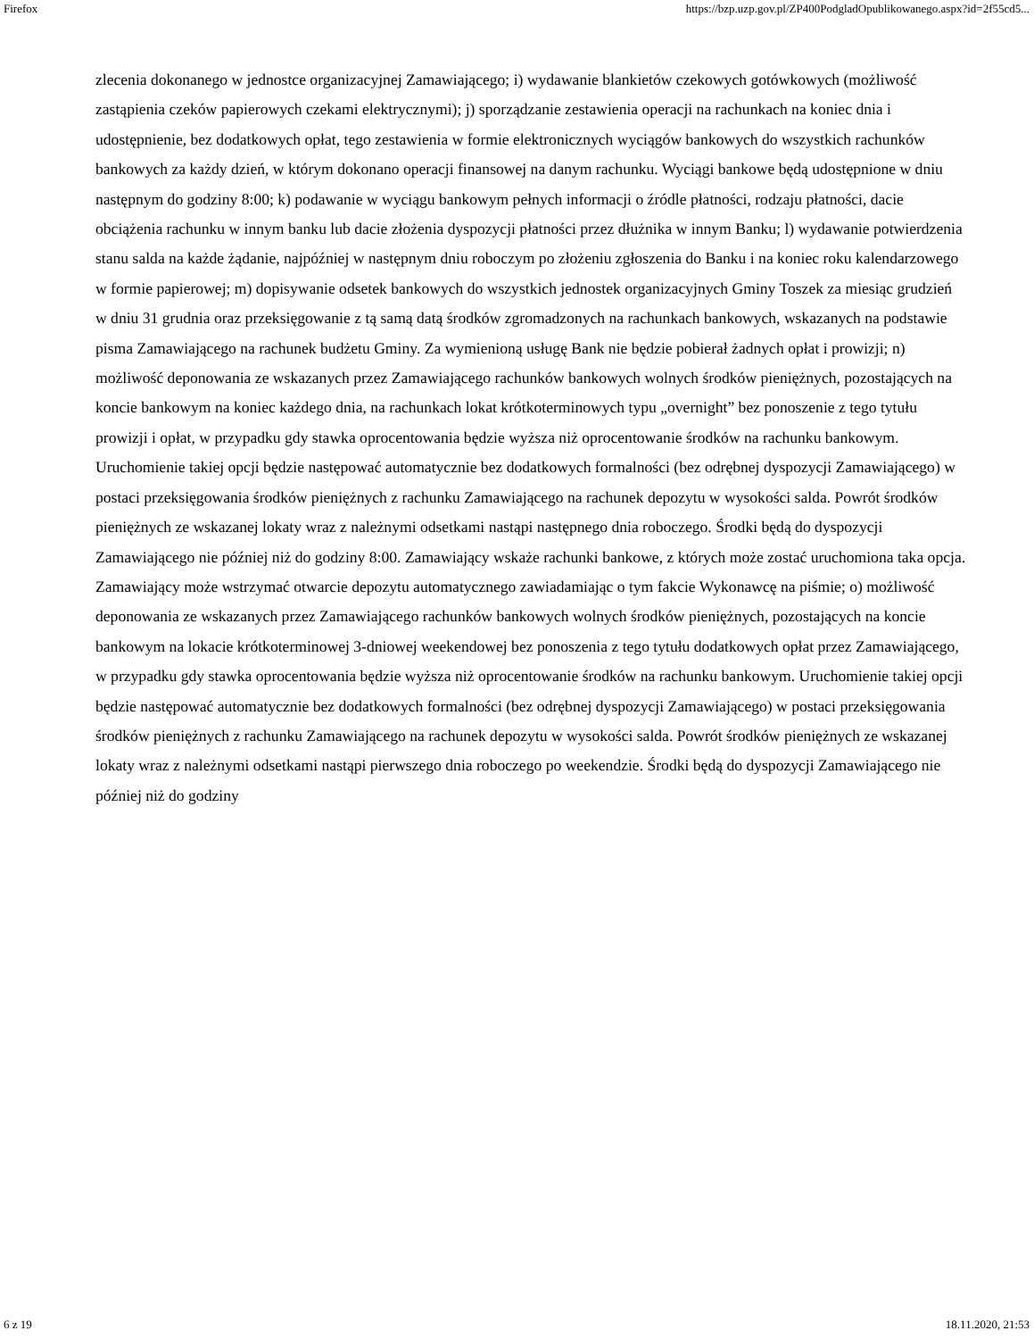Firefox https://bzp.uzp.gov.pl/ZP400PodgladOpublikowanego.aspx?id=2f55cd5...
zlecenia dokonanego w jednostce organizacyjnej Zamawiającego; i) wydawanie blankietów czekowych gotówkowych (możliwość zastąpienia czeków papierowych czekami elektrycznymi); j) sporządzanie zestawienia operacji na rachunkach na koniec dnia i udostępnienie, bez dodatkowych opłat, tego zestawienia w formie elektronicznych wyciągów bankowych do wszystkich rachunków bankowych za każdy dzień, w którym dokonano operacji finansowej na danym rachunku. Wyciągi bankowe będą udostępnione w dniu następnym do godziny 8:00; k) podawanie w wyciągu bankowym pełnych informacji o źródle płatności, rodzaju płatności, dacie obciążenia rachunku w innym banku lub dacie złożenia dyspozycji płatności przez dłużnika w innym Banku; l) wydawanie potwierdzenia stanu salda na każde żądanie, najpóźniej w następnym dniu roboczym po złożeniu zgłoszenia do Banku i na koniec roku kalendarzowego w formie papierowej; m) dopisywanie odsetek bankowych do wszystkich jednostek organizacyjnych Gminy Toszek za miesiąc grudzień w dniu 31 grudnia oraz przeksięgowanie z tą samą datą środków zgromadzonych na rachunkach bankowych, wskazanych na podstawie pisma Zamawiającego na rachunek budżetu Gminy. Za wymienioną usługę Bank nie będzie pobierał żadnych opłat i prowizji; n) możliwość deponowania ze wskazanych przez Zamawiającego rachunków bankowych wolnych środków pieniężnych, pozostających na koncie bankowym na koniec każdego dnia, na rachunkach lokat krótkoterminowych typu „overnight” bez ponoszenie z tego tytułu prowizji i opłat, w przypadku gdy stawka oprocentowania będzie wyższa niż oprocentowanie środków na rachunku bankowym. Uruchomienie takiej opcji będzie następować automatycznie bez dodatkowych formalności (bez odrębnej dyspozycji Zamawiającego) w postaci przeksięgowania środków pieniężnych z rachunku Zamawiającego na rachunek depozytu w wysokości salda. Powrót środków pieniężnych ze wskazanej lokaty wraz z należnymi odsetkami nastąpi następnego dnia roboczego. Środki będą do dyspozycji Zamawiającego nie później niż do godziny 8:00. Zamawiający wskaże rachunki bankowe, z których może zostać uruchomiona taka opcja. Zamawiający może wstrzymać otwarcie depozytu automatycznego zawiadamiając o tym fakcie Wykonawcę na piśmie; o) możliwość deponowania ze wskazanych przez Zamawiającego rachunków bankowych wolnych środków pieniężnych, pozostających na koncie bankowym na lokacie krótkoterminowej 3-dniowej weekendowej bez ponoszenia z tego tytułu dodatkowych opłat przez Zamawiającego, w przypadku gdy stawka oprocentowania będzie wyższa niż oprocentowanie środków na rachunku bankowym. Uruchomienie takiej opcji będzie następować automatycznie bez dodatkowych formalności (bez odrębnej dyspozycji Zamawiającego) w postaci przeksięgowania środków pieniężnych z rachunku Zamawiającego na rachunek depozytu w wysokości salda. Powrót środków pieniężnych ze wskazanej lokaty wraz z należnymi odsetkami nastąpi pierwszego dnia roboczego po weekendzie. Środki będą do dyspozycji Zamawiającego nie później niż do godziny
6 z 19 18.11.2020, 21:53